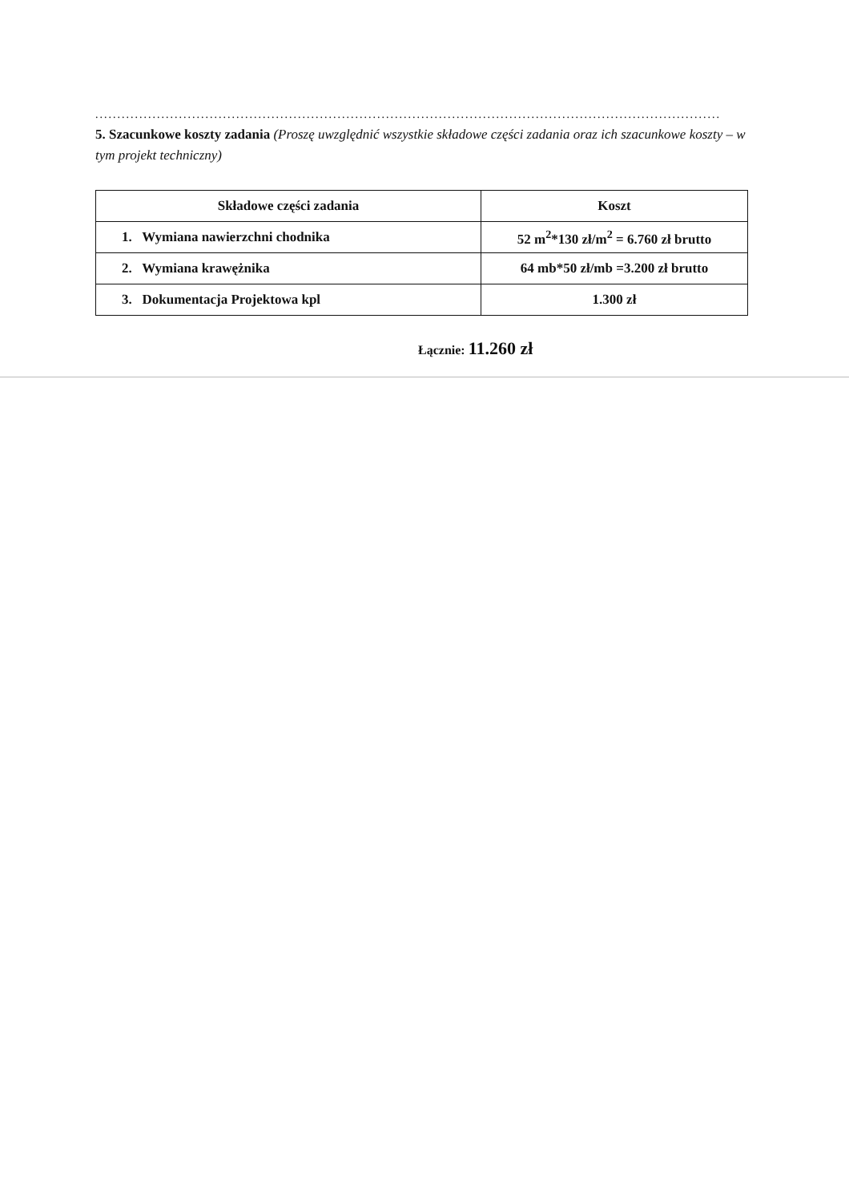..............................................................................................................................................
5. Szacunkowe koszty zadania (Proszę uwzględnić wszystkie składowe części zadania oraz ich szacunkowe koszty – w tym projekt techniczny)
| Składowe części zadania | Koszt |
| --- | --- |
| 1. Wymiana nawierzchni chodnika | 52 m<sup>2</sup>*130 zł/m<sup>2</sup> = 6.760 zł brutto |
| 2. Wymiana krawężnika | 64 mb*50 zł/mb =3.200 zł brutto |
| 3. Dokumentacja Projektowa kpl | 1.300 zł |
Łącznie: 11.260 zł